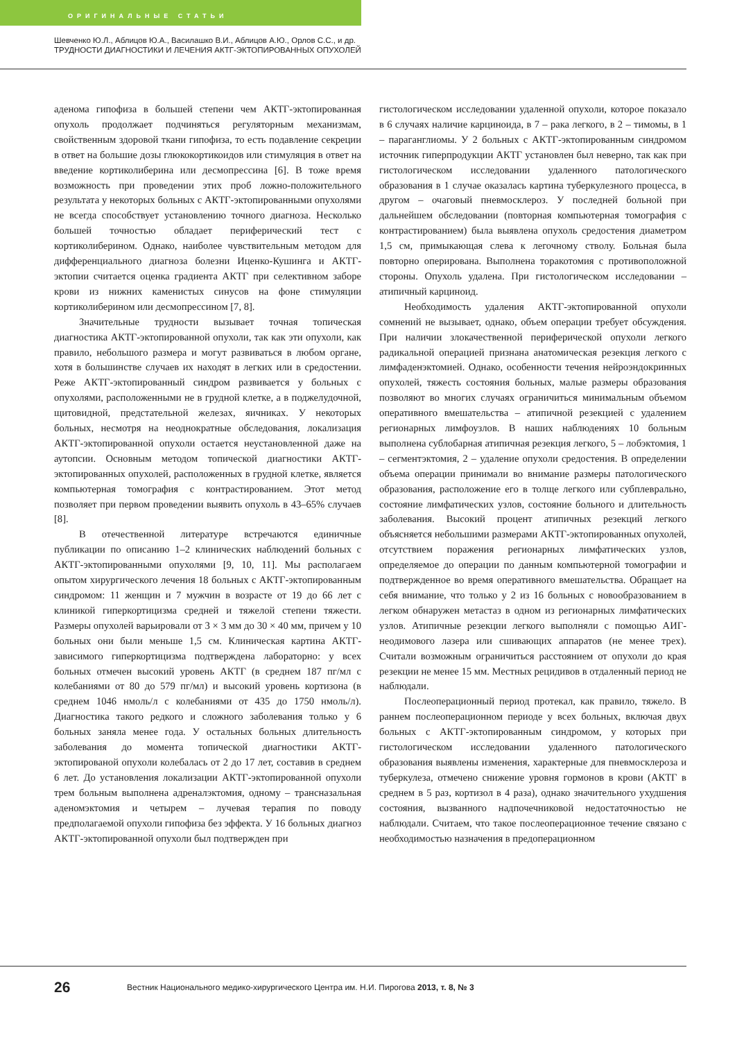ОРИГИНАЛЬНЫЕ СТАТЬИ
Шевченко Ю.Л., Аблицов Ю.А., Василашко В.И., Аблицов А.Ю., Орлов С.С., и др.
ТРУДНОСТИ ДИАГНОСТИКИ И ЛЕЧЕНИЯ АКТГ-ЭКТОПИРОВАННЫХ ОПУХОЛЕЙ
аденома гипофиза в большей степени чем АКТГ-эктопированная опухоль продолжает подчиняться регуляторным механизмам, свойственным здоровой ткани гипофиза, то есть подавление секреции в ответ на большие дозы глюкокортикоидов или стимуляция в ответ на введение кортиколиберина или десмопрессина [6]. В тоже время возможность при проведении этих проб ложно-положительного результата у некоторых больных с АКТГ-эктопированными опухолями не всегда способствует установлению точного диагноза. Несколько большей точностью обладает периферический тест с кортиколиберином. Однако, наиболее чувствительным методом для дифференциального диагноза болезни Иценко-Кушинга и АКТГ-эктопии считается оценка градиента АКТГ при селективном заборе крови из нижних каменистых синусов на фоне стимуляции кортиколиберином или десмопрессином [7, 8].
Значительные трудности вызывает точная топическая диагностика АКТГ-эктопированной опухоли, так как эти опухоли, как правило, небольшого размера и могут развиваться в любом органе, хотя в большинстве случаев их находят в легких или в средостении. Реже АКТГ-эктопированный синдром развивается у больных с опухолями, расположенными не в грудной клетке, а в поджелудочной, щитовидной, предстательной железах, яичниках. У некоторых больных, несмотря на неоднократные обследования, локализация АКТГ-эктопированной опухоли остается неустановленной даже на аутопсии. Основным методом топической диагностики АКТГ-эктопированных опухолей, расположенных в грудной клетке, является компьютерная томография с контрастированием. Этот метод позволяет при первом проведении выявить опухоль в 43–65% случаев [8].
В отечественной литературе встречаются единичные публикации по описанию 1–2 клинических наблюдений больных с АКТГ-эктопированными опухолями [9, 10, 11]. Мы располагаем опытом хирургического лечения 18 больных с АКТГ-эктопированным синдромом: 11 женщин и 7 мужчин в возрасте от 19 до 66 лет с клиникой гиперкортицизма средней и тяжелой степени тяжести. Размеры опухолей варьировали от 3 × 3 мм до 30 × 40 мм, причем у 10 больных они были меньше 1,5 см. Клиническая картина АКТГ-зависимого гиперкортицизма подтверждена лабораторно: у всех больных отмечен высокий уровень АКТГ (в среднем 187 пг/мл с колебаниями от 80 до 579 пг/мл) и высокий уровень кортизона (в среднем 1046 нмоль/л с колебаниями от 435 до 1750 нмоль/л). Диагностика такого редкого и сложного заболевания только у 6 больных заняла менее года. У остальных больных длительность заболевания до момента топической диагностики АКТГ-эктопированой опухоли колебалась от 2 до 17 лет, составив в среднем 6 лет. До установления локализации АКТГ-эктопированной опухоли трем больным выполнена адреналэктомия, одному – трансназальная аденомэктомия и четырем – лучевая терапия по поводу предполагаемой опухоли гипофиза без эффекта. У 16 больных диагноз АКТГ-эктопированной опухоли был подтвержден при
гистологическом исследовании удаленной опухоли, которое показало в 6 случаях наличие карциноида, в 7 – рака легкого, в 2 – тимомы, в 1 – параганглиомы. У 2 больных с АКТГ-эктопированным синдромом источник гиперпродукции АКТГ установлен был неверно, так как при гистологическом исследовании удаленного патологического образования в 1 случае оказалась картина туберкулезного процесса, в другом – очаговый пневмосклероз. У последней больной при дальнейшем обследовании (повторная компьютерная томография с контрастированием) была выявлена опухоль средостения диаметром 1,5 см, примыкающая слева к легочному стволу. Больная была повторно оперирована. Выполнена торакотомия с противоположной стороны. Опухоль удалена. При гистологическом исследовании – атипичный карциноид.
Необходимость удаления АКТГ-эктопированной опухоли сомнений не вызывает, однако, объем операции требует обсуждения. При наличии злокачественной периферической опухоли легкого радикальной операцией признана анатомическая резекция легкого с лимфаденэктомией. Однако, особенности течения нейроэндокринных опухолей, тяжесть состояния больных, малые размеры образования позволяют во многих случаях ограничиться минимальным объемом оперативного вмешательства – атипичной резекцией с удалением регионарных лимфоузлов. В наших наблюдениях 10 больным выполнена сублобарная атипичная резекция легкого, 5 – лобэктомия, 1 – сегментэктомия, 2 – удаление опухоли средостения. В определении объема операции принимали во внимание размеры патологического образования, расположение его в толще легкого или субплеврально, состояние лимфатических узлов, состояние больного и длительность заболевания. Высокий процент атипичных резекций легкого объясняется небольшими размерами АКТГ-эктопированных опухолей, отсутствием поражения регионарных лимфатических узлов, определяемое до операции по данным компьютерной томографии и подтвержденное во время оперативного вмешательства. Обращает на себя внимание, что только у 2 из 16 больных с новообразованием в легком обнаружен метастаз в одном из регионарных лимфатических узлов. Атипичные резекции легкого выполняли с помощью АИГ-неодимового лазера или сшивающих аппаратов (не менее трех). Считали возможным ограничиться расстоянием от опухоли до края резекции не менее 15 мм. Местных рецидивов в отдаленный период не наблюдали.
Послеоперационный период протекал, как правило, тяжело. В раннем послеоперационном периоде у всех больных, включая двух больных с АКТГ-эктопированным синдромом, у которых при гистологическом исследовании удаленного патологического образования выявлены изменения, характерные для пневмосклероза и туберкулеза, отмечено снижение уровня гормонов в крови (АКТГ в среднем в 5 раз, кортизол в 4 раза), однако значительного ухудшения состояния, вызванного надпочечниковой недостаточностью не наблюдали. Считаем, что такое послеоперационное течение связано с необходимостью назначения в предоперационном
26 Вестник Национального медико-хирургического Центра им. Н.И. Пирогова 2013, т. 8, № 3